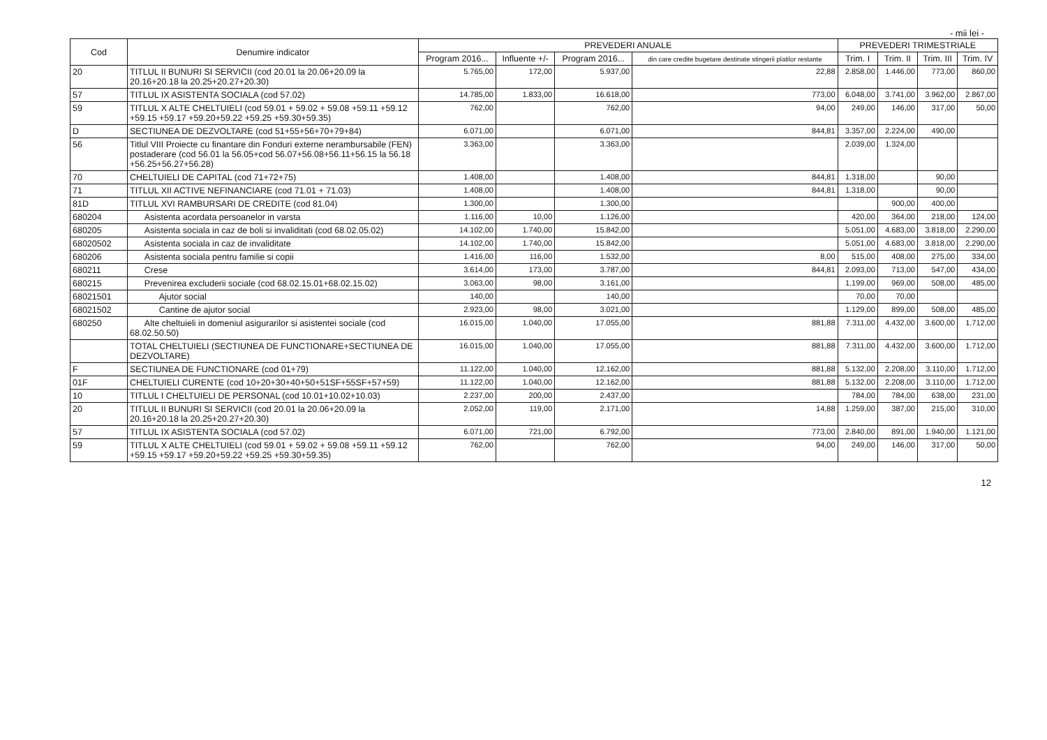- mii lei -
| Cod | Denumire indicator | PREVEDERI ANUALE | | | | PREVEDERI TRIMESTRIALE | | | |
| --- | --- | --- | --- | --- | --- | --- | --- | --- | --- |
| | | Program 2016... | Influente +/- | Program 2016... | din care credite bugetare destinate stingerii platilor restante | Trim. I | Trim. II | Trim. III | Trim. IV |
| 20 | TITLUL II BUNURI SI SERVICII (cod 20.01 la 20.06+20.09 la 20.16+20.18 la 20.25+20.27+20.30) | 5.765,00 | 172,00 | 5.937,00 | 22,88 | 2.858,00 | 1.446,00 | 773,00 | 860,00 |
| 57 | TITLUL IX ASISTENTA SOCIALA (cod 57.02) | 14.785,00 | 1.833,00 | 16.618,00 | 773,00 | 6.048,00 | 3.741,00 | 3.962,00 | 2.867,00 |
| 59 | TITLUL X ALTE CHELTUIELI (cod 59.01 + 59.02 + 59.08 +59.11 +59.12 +59.15 +59.17 +59.20+59.22 +59.25 +59.30+59.35) | 762,00 | | 762,00 | 94,00 | 249,00 | 146,00 | 317,00 | 50,00 |
| D | SECTIUNEA DE DEZVOLTARE (cod 51+55+56+70+79+84) | 6.071,00 | | 6.071,00 | 844,81 | 3.357,00 | 2.224,00 | 490,00 | |
| 56 | Titlul VIII Proiecte cu finantare din Fonduri externe nerambursabile (FEN) postaderare (cod 56.01 la 56.05+cod 56.07+56.08+56.11+56.15 la 56.18 +56.25+56.27+56.28) | 3.363,00 | | 3.363,00 | | 2.039,00 | 1.324,00 | | |
| 70 | CHELTUIELI DE CAPITAL (cod 71+72+75) | 1.408,00 | | 1.408,00 | 844,81 | 1.318,00 | | 90,00 | |
| 71 | TITLUL XII ACTIVE NEFINANCIARE (cod 71.01 + 71.03) | 1.408,00 | | 1.408,00 | 844,81 | 1.318,00 | | 90,00 | |
| 81D | TITLUL XVI RAMBURSARI DE CREDITE (cod 81.04) | 1.300,00 | | 1.300,00 | | | 900,00 | 400,00 | |
| 680204 | Asistenta acordata persoanelor in varsta | 1.116,00 | 10,00 | 1.126,00 | | 420,00 | 364,00 | 218,00 | 124,00 |
| 680205 | Asistenta sociala in caz de boli si invaliditati (cod 68.02.05.02) | 14.102,00 | 1.740,00 | 15.842,00 | | 5.051,00 | 4.683,00 | 3.818,00 | 2.290,00 |
| 68020502 | Asistenta sociala in caz de invaliditate | 14.102,00 | 1.740,00 | 15.842,00 | | 5.051,00 | 4.683,00 | 3.818,00 | 2.290,00 |
| 680206 | Asistenta sociala pentru familie si copii | 1.416,00 | 116,00 | 1.532,00 | 8,00 | 515,00 | 408,00 | 275,00 | 334,00 |
| 680211 | Crese | 3.614,00 | 173,00 | 3.787,00 | 844,81 | 2.093,00 | 713,00 | 547,00 | 434,00 |
| 680215 | Prevenirea excluderii sociale (cod 68.02.15.01+68.02.15.02) | 3.063,00 | 98,00 | 3.161,00 | | 1.199,00 | 969,00 | 508,00 | 485,00 |
| 68021501 | Ajutor social | 140,00 | | 140,00 | | 70,00 | 70,00 | | |
| 68021502 | Cantine de ajutor social | 2.923,00 | 98,00 | 3.021,00 | | 1.129,00 | 899,00 | 508,00 | 485,00 |
| 680250 | Alte cheltuieli in domeniul asigurarilor si asistentei sociale (cod 68.02.50.50) | 16.015,00 | 1.040,00 | 17.055,00 | 881,88 | 7.311,00 | 4.432,00 | 3.600,00 | 1.712,00 |
| | TOTAL CHELTUIELI (SECTIUNEA DE FUNCTIONARE+SECTIUNEA DE DEZVOLTARE) | 16.015,00 | 1.040,00 | 17.055,00 | 881,88 | 7.311,00 | 4.432,00 | 3.600,00 | 1.712,00 |
| F | SECTIUNEA DE FUNCTIONARE (cod 01+79) | 11.122,00 | 1.040,00 | 12.162,00 | 881,88 | 5.132,00 | 2.208,00 | 3.110,00 | 1.712,00 |
| 01F | CHELTUIELI CURENTE (cod 10+20+30+40+50+51SF+55SF+57+59) | 11.122,00 | 1.040,00 | 12.162,00 | 881,88 | 5.132,00 | 2.208,00 | 3.110,00 | 1.712,00 |
| 10 | TITLUL I CHELTUIELI DE PERSONAL (cod 10.01+10.02+10.03) | 2.237,00 | 200,00 | 2.437,00 | | 784,00 | 784,00 | 638,00 | 231,00 |
| 20 | TITLUL II BUNURI SI SERVICII (cod 20.01 la 20.06+20.09 la 20.16+20.18 la 20.25+20.27+20.30) | 2.052,00 | 119,00 | 2.171,00 | 14,88 | 1.259,00 | 387,00 | 215,00 | 310,00 |
| 57 | TITLUL IX ASISTENTA SOCIALA (cod 57.02) | 6.071,00 | 721,00 | 6.792,00 | 773,00 | 2.840,00 | 891,00 | 1.940,00 | 1.121,00 |
| 59 | TITLUL X ALTE CHELTUIELI (cod 59.01 + 59.02 + 59.08 +59.11 +59.12 +59.15 +59.17 +59.20+59.22 +59.25 +59.30+59.35) | 762,00 | | 762,00 | 94,00 | 249,00 | 146,00 | 317,00 | 50,00 |
12